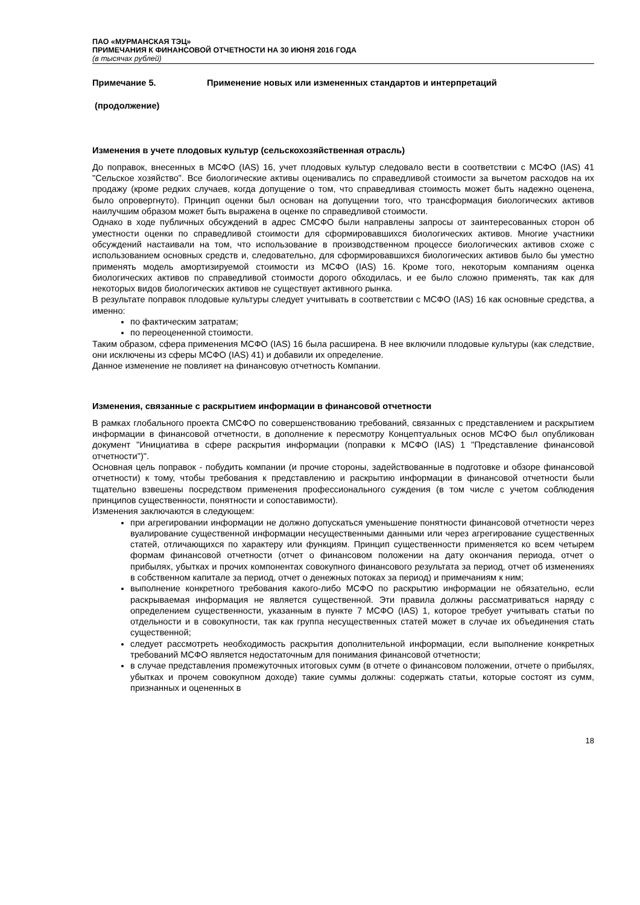ПАО «МУРМАНСКАЯ ТЭЦ»
ПРИМЕЧАНИЯ К ФИНАНСОВОЙ ОТЧЕТНОСТИ НА 30 ИЮНЯ 2016 ГОДА
(в тысячах рублей)
Примечание 5. Применение новых или измененных стандартов и интерпретаций
(продолжение)
Изменения в учете плодовых культур (сельскохозяйственная отрасль)
До поправок, внесенных в МСФО (IAS) 16, учет плодовых культур следовало вести в соответствии с МСФО (IAS) 41 "Сельское хозяйство". Все биологические активы оценивались по справедливой стоимости за вычетом расходов на их продажу (кроме редких случаев, когда допущение о том, что справедливая стоимость может быть надежно оценена, было опровергнуто). Принцип оценки был основан на допущении того, что трансформация биологических активов наилучшим образом может быть выражена в оценке по справедливой стоимости.
Однако в ходе публичных обсуждений в адрес СМСФО были направлены запросы от заинтересованных сторон об уместности оценки по справедливой стоимости для сформировавшихся биологических активов. Многие участники обсуждений настаивали на том, что использование в производственном процессе биологических активов схоже с использованием основных средств и, следовательно, для сформировавшихся биологических активов было бы уместно применять модель амортизируемой стоимости из МСФО (IAS) 16. Кроме того, некоторым компаниям оценка биологических активов по справедливой стоимости дорого обходилась, и ее было сложно применять, так как для некоторых видов биологических активов не существует активного рынка.
В результате поправок плодовые культуры следует учитывать в соответствии с МСФО (IAS) 16 как основные средства, а именно:
по фактическим затратам;
по переоцененной стоимости.
Таким образом, сфера применения МСФО (IAS) 16 была расширена. В нее включили плодовые культуры (как следствие, они исключены из сферы МСФО (IAS) 41) и добавили их определение.
Данное изменение не повлияет на финансовую отчетность Компании.
Изменения, связанные с раскрытием информации в финансовой отчетности
В рамках глобального проекта СМСФО по совершенствованию требований, связанных с представлением и раскрытием информации в финансовой отчетности, в дополнение к пересмотру Концептуальных основ МСФО был опубликован документ "Инициатива в сфере раскрытия информации (поправки к МСФО (IAS) 1 "Представление финансовой отчетности")".
Основная цель поправок - побудить компании (и прочие стороны, задействованные в подготовке и обзоре финансовой отчетности) к тому, чтобы требования к представлению и раскрытию информации в финансовой отчетности были тщательно взвешены посредством применения профессионального суждения (в том числе с учетом соблюдения принципов существенности, понятности и сопоставимости).
Изменения заключаются в следующем:
при агрегировании информации не должно допускаться уменьшение понятности финансовой отчетности через вуалирование существенной информации несущественными данными или через агрегирование существенных статей, отличающихся по характеру или функциям. Принцип существенности применяется ко всем четырем формам финансовой отчетности (отчет о финансовом положении на дату окончания периода, отчет о прибылях, убытках и прочих компонентах совокупного финансового результата за период, отчет об изменениях в собственном капитале за период, отчет о денежных потоках за период) и примечаниям к ним;
выполнение конкретного требования какого-либо МСФО по раскрытию информации не обязательно, если раскрываемая информация не является существенной. Эти правила должны рассматриваться наряду с определением существенности, указанным в пункте 7 МСФО (IAS) 1, которое требует учитывать статьи по отдельности и в совокупности, так как группа несущественных статей может в случае их объединения стать существенной;
следует рассмотреть необходимость раскрытия дополнительной информации, если выполнение конкретных требований МСФО является недостаточным для понимания финансовой отчетности;
в случае представления промежуточных итоговых сумм (в отчете о финансовом положении, отчете о прибылях, убытках и прочем совокупном доходе) такие суммы должны: содержать статьи, которые состоят из сумм, признанных и оцененных в
18